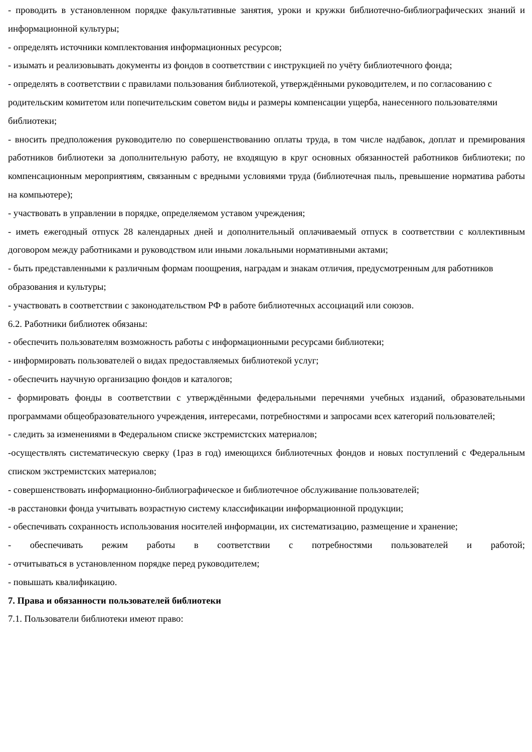- проводить в установленном порядке факультативные занятия, уроки и кружки библиотечно-библиографических знаний и информационной культуры;
- определять источники комплектования информационных ресурсов;
- изымать и реализовывать документы из фондов в соответствии с инструкцией по учёту библиотечного фонда;
- определять в соответствии с правилами пользования библиотекой, утверждёнными руководителем, и по согласованию с родительским комитетом или попечительским советом виды и размеры компенсации ущерба, нанесенного пользователями библиотеки;
- вносить предположения руководителю по совершенствованию оплаты труда, в том числе надбавок, доплат и премирования работников библиотеки за дополнительную работу, не входящую в круг основных обязанностей работников библиотеки; по компенсационным мероприятиям, связанным с вредными условиями труда (библиотечная пыль, превышение норматива работы на компьютере);
- участвовать в управлении в порядке, определяемом уставом учреждения;
- иметь ежегодный отпуск 28 календарных дней и дополнительный оплачиваемый отпуск в соответствии с коллективным договором между работниками и руководством или иными локальными нормативными актами;
- быть представленными к различным формам поощрения, наградам и знакам отличия, предусмотренным для работников образования и культуры;
- участвовать в соответствии с законодательством РФ в работе библиотечных ассоциаций или союзов.
6.2. Работники библиотек обязаны:
- обеспечить пользователям возможность работы с информационными ресурсами библиотеки;
- информировать пользователей о видах предоставляемых библиотекой услуг;
- обеспечить научную организацию фондов и каталогов;
- формировать фонды в соответствии с утверждёнными федеральными перечнями учебных изданий, образовательными программами общеобразовательного учреждения, интересами, потребностями и запросами всех категорий пользователей;
- следить за изменениями в Федеральном списке экстремистских материалов;
-осуществлять систематическую сверку (1раз в год) имеющихся библиотечных фондов и новых поступлений с Федеральным списком экстремистских материалов;
- совершенствовать информационно-библиографическое и библиотечное обслуживание пользователей;
-в расстановки фонда учитывать возрастную систему классификации информационной продукции;
- обеспечивать сохранность использования носителей информации, их систематизацию, размещение и хранение;
- обеспечивать режим работы в соответствии с потребностями пользователей и работой;
- отчитываться в установленном порядке перед руководителем;
- повышать квалификацию.
7. Права и обязанности пользователей библиотеки
7.1. Пользователи библиотеки имеют право: